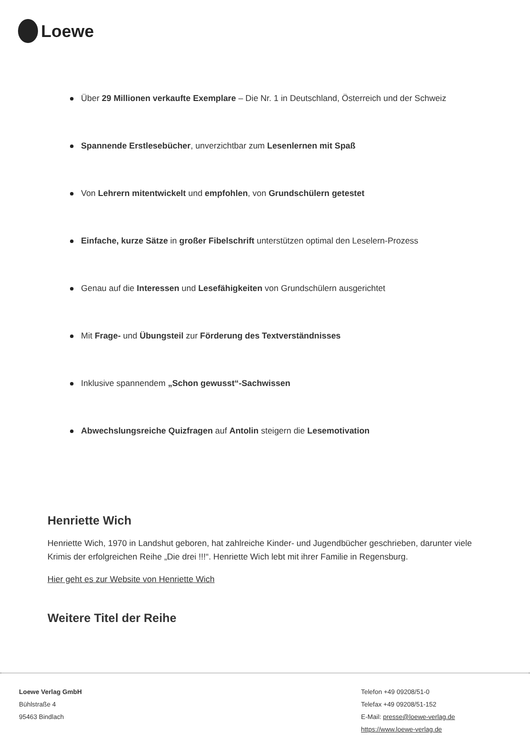Loewe
Über 29 Millionen verkaufte Exemplare – Die Nr. 1 in Deutschland, Österreich und der Schweiz
Spannende Erstlesebücher, unverzichtbar zum Lesenlernen mit Spaß
Von Lehrern mitentwickelt und empfohlen, von Grundschülern getestet
Einfache, kurze Sätze in großer Fibelschrift unterstützen optimal den Leselern-Prozess
Genau auf die Interessen und Lesefähigkeiten von Grundschülern ausgerichtet
Mit Frage- und Übungsteil zur Förderung des Textverständnisses
Inklusive spannendem „Schon gewusst“-Sachwissen
Abwechslungsreiche Quizfragen auf Antolin steigern die Lesemotivation
Henriette Wich
Henriette Wich, 1970 in Landshut geboren, hat zahlreiche Kinder- und Jugendbücher geschrieben, darunter viele Krimis der erfolgreichen Reihe „Die drei !!!“. Henriette Wich lebt mit ihrer Familie in Regensburg.
Hier geht es zur Website von Henriette Wich
Weitere Titel der Reihe
Loewe Verlag GmbH
Bühlstraße 4
95463 Bindlach
Telefon +49 09208/51-0
Telefax +49 09208/51-152
E-Mail: presse@loewe-verlag.de
https://www.loewe-verlag.de